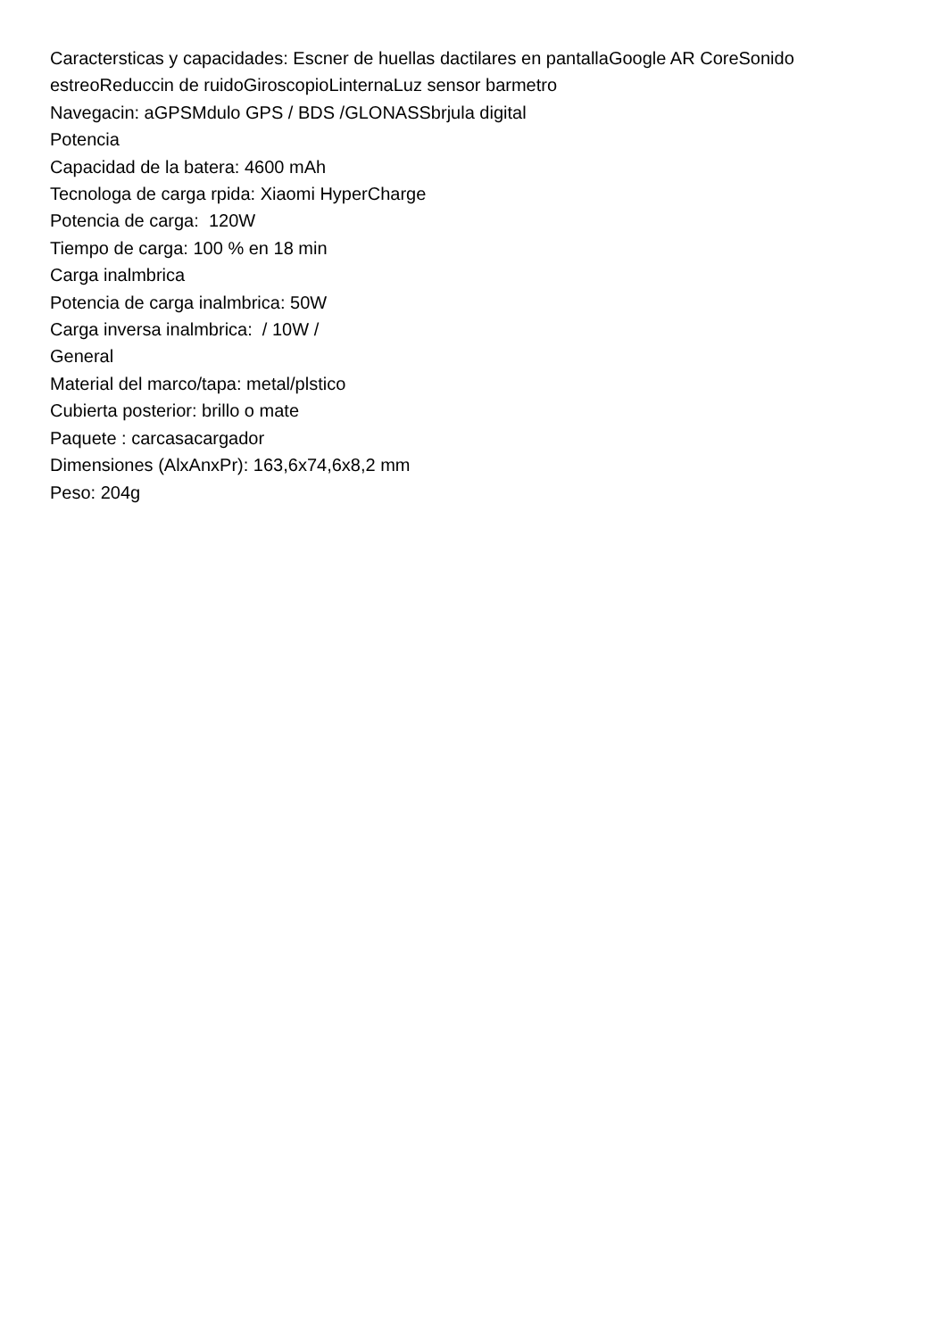Caractersticas y capacidades: Escner de huellas dactilares en pantallaGoogle AR CoreSonido estreoReduccin de ruidoGiroscopioLinternaLuz sensor barmetro
Navegacin: aGPSMdulo GPS / BDS /GLONASSbrjula digital
Potencia
Capacidad de la batera: 4600 mAh
Tecnologa de carga rpida: Xiaomi HyperCharge
Potencia de carga: 120W
Tiempo de carga: 100 % en 18 min
Carga inalmbrica
Potencia de carga inalmbrica: 50W
Carga inversa inalmbrica: / 10W /
General
Material del marco/tapa: metal/plstico
Cubierta posterior: brillo o mate
Paquete : carcasacargador
Dimensiones (AlxAnxPr): 163,6x74,6x8,2 mm
Peso: 204g